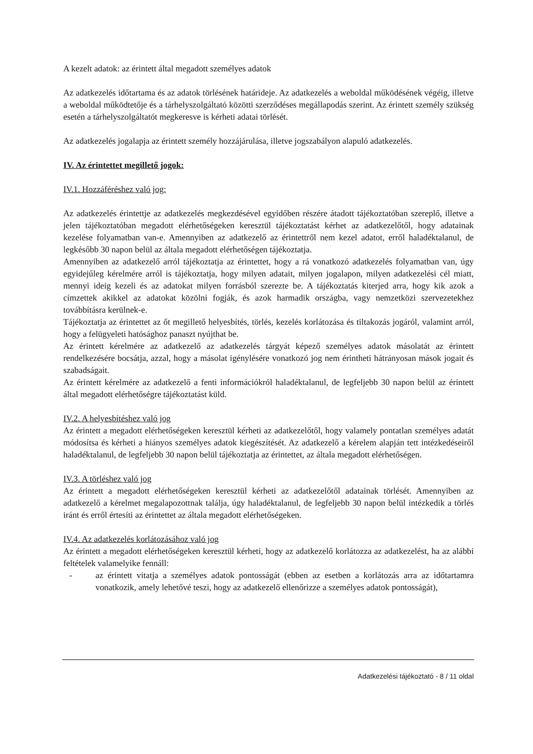A kezelt adatok: az érintett által megadott személyes adatok
Az adatkezelés időtartama és az adatok törlésének határideje. Az adatkezelés a weboldal működésének végéig, illetve a weboldal működtetője és a tárhelyszolgáltató közötti szerződéses megállapodás szerint. Az érintett személy szükség esetén a tárhelyszolgáltatót megkeresve is kérheti adatai törlését.
Az adatkezelés jogalapja az érintett személy hozzájárulása, illetve jogszabályon alapuló adatkezelés.
IV. Az érintettet megillető jogok:
IV.1. Hozzáféréshez való jog:
Az adatkezelés érintettje az adatkezelés megkezdésével egyidőben részére átadott tájékoztatóban szereplő, illetve a jelen tájékoztatóban megadott elérhetőségeken keresztül tájékoztatást kérhet az adatkezelőtől, hogy adatainak kezelése folyamatban van-e. Amennyiben az adatkezelő az érintettről nem kezel adatot, erről haladéktalanul, de legkésőbb 30 napon belül az általa megadott elérhetőségen tájékoztatja.
Amennyiben az adatkezelő arról tájékoztatja az érintettet, hogy a rá vonatkozó adatkezelés folyamatban van, úgy egyidejűleg kérelmére arról is tájékoztatja, hogy milyen adatait, milyen jogalapon, milyen adatkezelési cél miatt, mennyi ideig kezeli és az adatokat milyen forrásból szerezte be. A tájékoztatás kiterjed arra, hogy kik azok a címzettek akikkel az adatokat közölni fogják, és azok harmadik országba, vagy nemzetközi szervezetekhez továbbításra kerülnek-e.
Tájékoztatja az érintettet az őt megillető helyesbítés, törlés, kezelés korlátozása és tiltakozás jogáról, valamint arról, hogy a felügyeleti hatósághoz panaszt nyújthat be.
Az érintett kérelmére az adatkezelő az adatkezelés tárgyát képező személyes adatok másolatát az érintett rendelkezésére bocsátja, azzal, hogy a másolat igénylésére vonatkozó jog nem érintheti hátrányosan mások jogait és szabadságait.
Az érintett kérelmére az adatkezelő a fenti információkról haladéktalanul, de legfeljebb 30 napon belül az érintett által megadott elérhetőségre tájékoztatást küld.
IV.2. A helyesbítéshez való jog
Az érintett a megadott elérhetőségeken keresztül kérheti az adatkezelőtől, hogy valamely pontatlan személyes adatát módosítsa és kérheti a hiányos személyes adatok kiegészítését. Az adatkezelő a kérelem alapján tett intézkedéseiről haladéktalanul, de legfeljebb 30 napon belül tájékoztatja az érintettet, az általa megadott elérhetőségen.
IV.3. A törléshez való jog
Az érintett a megadott elérhetőségeken keresztül kérheti az adatkezelőtől adatainak törlését. Amennyiben az adatkezelő a kérelmet megalapozottnak találja, úgy haladéktalanul, de legfeljebb 30 napon belül intézkedik a törlés iránt és erről értesíti az érintettet az általa megadott elérhetőségeken.
IV.4. Az adatkezelés korlátozásához való jog
Az érintett a megadott elérhetőségeken keresztül kérheti, hogy az adatkezelő korlátozza az adatkezelést, ha az alábbi feltételek valamelyike fennáll:
- az érintett vitatja a személyes adatok pontosságát (ebben az esetben a korlátozás arra az időtartamra vonatkozik, amely lehetővé teszi, hogy az adatkezelő ellenőrizze a személyes adatok pontosságát),
Adatkezelési tájékoztató - 8 / 11 oldal